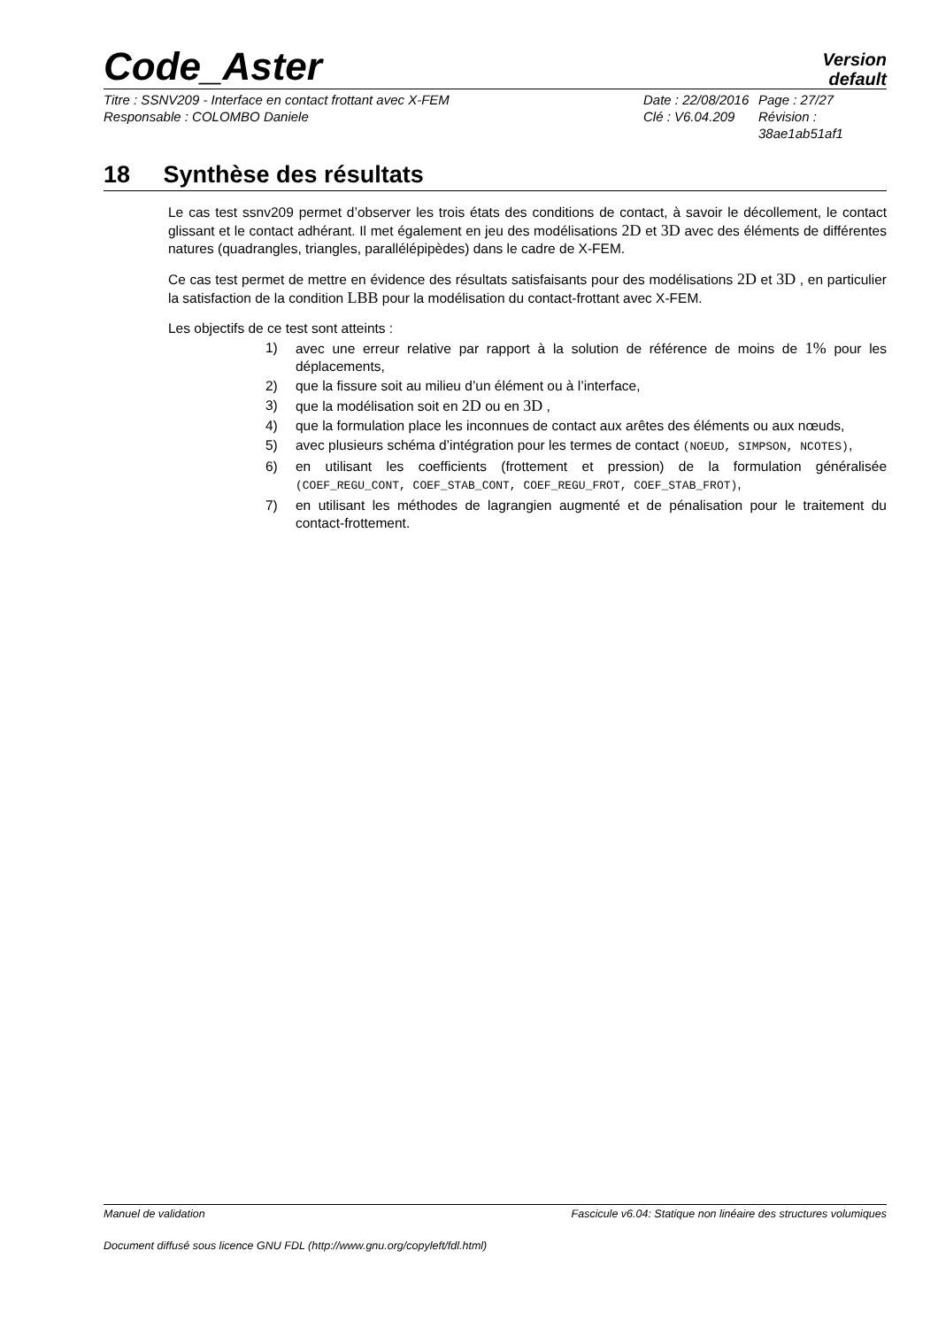Code_Aster
Version
default
Titre : SSNV209 - Interface en contact frottant avec X-FEM
Responsable : COLOMBO Daniele
Date : 22/08/2016
Clé : V6.04.209
Page : 27/27
Révision :
38ae1ab51af1
18 Synthèse des résultats
Le cas test ssnv209 permet d’observer les trois états des conditions de contact, à savoir le décollement, le contact glissant et le contact adhérant. Il met également en jeu des modélisations 2D et 3D avec des éléments de différentes natures (quadrangles, triangles, parallélépipèdes) dans le cadre de X-FEM.
Ce cas test permet de mettre en évidence des résultats satisfaisants pour des modélisations 2D et 3D , en particulier la satisfaction de la condition LBB pour la modélisation du contact-frottant avec X-FEM.
Les objectifs de ce test sont atteints :
1) avec une erreur relative par rapport à la solution de référence de moins de 1% pour les déplacements,
2) que la fissure soit au milieu d’un élément ou à l’interface,
3) que la modélisation soit en 2D ou en 3D ,
4) que la formulation place les inconnues de contact aux arêtes des éléments ou aux nœuds,
5) avec plusieurs schéma d’intégration pour les termes de contact (NOEUD, SIMPSON, NCOTES),
6) en utilisant les coefficients (frottement et pression) de la formulation généralisée (COEF_REGU_CONT, COEF_STAB_CONT, COEF_REGU_FROT, COEF_STAB_FROT),
7) en utilisant les méthodes de lagrangien augmenté et de pénalisation pour le traitement du contact-frottement.
Manuel de validation Fascicule v6.04: Statique non linéaire des structures volumiques
Document diffusé sous licence GNU FDL (http://www.gnu.org/copyleft/fdl.html)